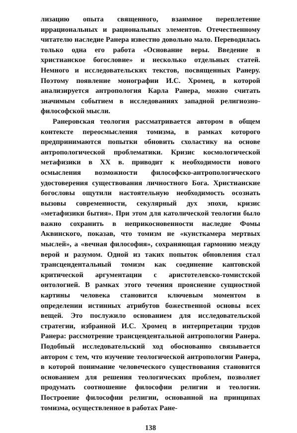лизацию опыта священного, взаимное переплетение иррациональных и рациональных элементов. Отечественному читателю наследие Ранера известно довольно мало. Переводилась только одна его работа «Основание веры. Введение в христианское богословие» и несколько отдельных статей. Немного и исследовательских текстов, посвященных Ранеру. Поэтому появление монографии И.С. Хромец, в которой анализируется антропология Карла Ранера, можно считать значимым событием в исследованиях западной религиозно-философской мысли.
Ранеровская теология рассматривается автором в общем контексте переосмысления томизма, в рамках которого предпринимаются попытки обновить схоластику на основе антропологической проблематики. Кризис космологической метафизики в XX в. приводит к необходимости нового осмысления возможности философско-антропологического удостоверения существования личностного Бога. Христианские богословы ощутили настоятельную необходимость осознать вызовы современности, секулярный дух эпохи, кризис «метафизики бытия». При этом для католической теологии было важно сохранить в неприкосновенности наследие Фомы Аквинского, показав, что томизм не «кунсткамера мертвых мыслей», а «вечная философия», сохраняющая гармонию между верой и разумом. Одной из таких попыток обновления стал трансцендентальный томизм как соединение кантовской критической аргументации с аристотелевско-томистской онтологией. В рамках этого течения прояснение сущностной картины человека становится ключевым моментом в определении истинных атрибутов божественной основы всех вещей. Это послужило основанием для исследовательской стратегии, избранной И.С. Хромец в интерпретации трудов Ранера: рассмотрение трансцендентальной антропологии Ранера. Подобный исследовательский ход обоснованно связывается автором с тем, что изучение теологической антропологии Ранера, в которой понимание человеческого существования становится основанием для решения теологических проблем, позволяет продумать соотношение философии религии и теологии. Построение философии религии, основанной на принципах томизма, осуществленное в работах Ране-
138